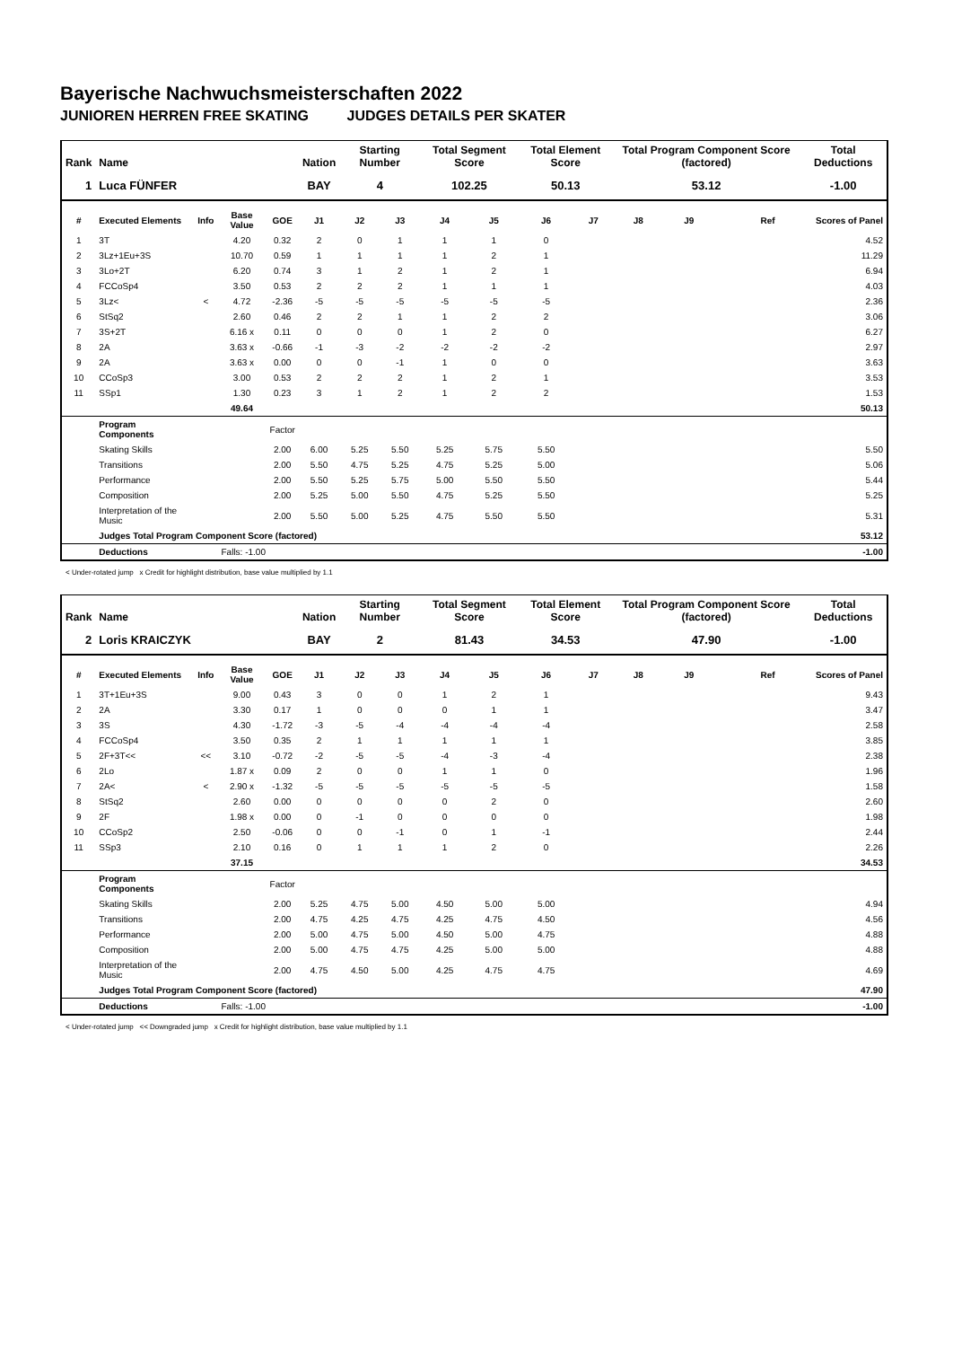Bayerische Nachwuchsmeisterschaften 2022
JUNIOREN HERREN FREE SKATING JUDGES DETAILS PER SKATER
| Rank | Name | | | | Nation | Starting Number | | Total Segment Score | | Total Element Score | | Total Program Component Score (factored) | | | | Total Deductions |
| --- | --- | --- | --- | --- | --- | --- | --- | --- | --- | --- | --- | --- | --- | --- | --- | --- |
| 1 | Luca FÜNFER | | | | BAY | 4 | | 102.25 | | 50.13 | | 53.12 | | | | -1.00 |
| # | Executed Elements | Info | Base Value | GOE | J1 | J2 | J3 | J4 | J5 | J6 | J7 | J8 | J9 | | Ref | Scores of Panel |
| 1 | 3T | | 4.20 | 0.32 | 2 | 0 | 1 | 1 | 1 | 0 | | | | | | 4.52 |
| 2 | 3Lz+1Eu+3S | | 10.70 | 0.59 | 1 | 1 | 1 | 1 | 2 | 1 | | | | | | 11.29 |
| 3 | 3Lo+2T | | 6.20 | 0.74 | 3 | 1 | 2 | 1 | 2 | 1 | | | | | | 6.94 |
| 4 | FCCoSp4 | | 3.50 | 0.53 | 2 | 2 | 2 | 1 | 1 | 1 | | | | | | 4.03 |
| 5 | 3Lz< | < | 4.72 | -2.36 | -5 | -5 | -5 | -5 | -5 | -5 | | | | | | 2.36 |
| 6 | StSq2 | | 2.60 | 0.46 | 2 | 2 | 1 | 1 | 2 | 2 | | | | | | 3.06 |
| 7 | 3S+2T | | 6.16 x | 0.11 | 0 | 0 | 0 | 1 | 2 | 0 | | | | | | 6.27 |
| 8 | 2A | | 3.63 x | -0.66 | -1 | -3 | -2 | -2 | -2 | -2 | | | | | | 2.97 |
| 9 | 2A | | 3.63 x | 0.00 | 0 | 0 | -1 | 1 | 0 | 0 | | | | | | 3.63 |
| 10 | CCoSp3 | | 3.00 | 0.53 | 2 | 2 | 2 | 1 | 2 | 1 | | | | | | 3.53 |
| 11 | SSp1 | | 1.30 | 0.23 | 3 | 1 | 2 | 1 | 2 | 2 | | | | | | 1.53 |
| | | | 49.64 | | | | | | | | | | | | | 50.13 |
| | Program Components | | | Factor | | | | | | | | | | | | |
| | Skating Skills | | | 2.00 | 6.00 | 5.25 | 5.50 | 5.25 | 5.75 | 5.50 | | | | | | 5.50 |
| | Transitions | | | 2.00 | 5.50 | 4.75 | 5.25 | 4.75 | 5.25 | 5.00 | | | | | | 5.06 |
| | Performance | | | 2.00 | 5.50 | 5.25 | 5.75 | 5.00 | 5.50 | 5.50 | | | | | | 5.44 |
| | Composition | | | 2.00 | 5.25 | 5.00 | 5.50 | 4.75 | 5.25 | 5.50 | | | | | | 5.25 |
| | Interpretation of the Music | | | 2.00 | 5.50 | 5.00 | 5.25 | 4.75 | 5.50 | 5.50 | | | | | | 5.31 |
| | Judges Total Program Component Score (factored) | | | | | | | | | | | | | | | 53.12 |
| | Deductions | | Falls: -1.00 | | | | | | | | | | | | | -1.00 |
< Under-rotated jump x Credit for highlight distribution, base value multiplied by 1.1
| Rank | Name | | | | Nation | Starting Number | | Total Segment Score | | Total Element Score | | Total Program Component Score (factored) | | | | Total Deductions |
| --- | --- | --- | --- | --- | --- | --- | --- | --- | --- | --- | --- | --- | --- | --- | --- | --- |
| 2 | Loris KRAICZYK | | | | BAY | 2 | | 81.43 | | 34.53 | | 47.90 | | | | -1.00 |
| # | Executed Elements | Info | Base Value | GOE | J1 | J2 | J3 | J4 | J5 | J6 | J7 | J8 | J9 | | Ref | Scores of Panel |
| 1 | 3T+1Eu+3S | | 9.00 | 0.43 | 3 | 0 | 0 | 1 | 2 | 1 | | | | | | 9.43 |
| 2 | 2A | | 3.30 | 0.17 | 1 | 0 | 0 | 0 | 1 | 1 | | | | | | 3.47 |
| 3 | 3S | | 4.30 | -1.72 | -3 | -5 | -4 | -4 | -4 | -4 | | | | | | 2.58 |
| 4 | FCCoSp4 | | 3.50 | 0.35 | 2 | 1 | 1 | 1 | 1 | 1 | | | | | | 3.85 |
| 5 | 2F+3T<< | << | 3.10 | -0.72 | -2 | -5 | -5 | -4 | -3 | -4 | | | | | | 2.38 |
| 6 | 2Lo | | 1.87 x | 0.09 | 2 | 0 | 0 | 1 | 1 | 0 | | | | | | 1.96 |
| 7 | 2A< | < | 2.90 x | -1.32 | -5 | -5 | -5 | -5 | -5 | -5 | | | | | | 1.58 |
| 8 | StSq2 | | 2.60 | 0.00 | 0 | 0 | 0 | 0 | 2 | 0 | | | | | | 2.60 |
| 9 | 2F | | 1.98 x | 0.00 | 0 | -1 | 0 | 0 | 0 | 0 | | | | | | 1.98 |
| 10 | CCoSp2 | | 2.50 | -0.06 | 0 | 0 | -1 | 0 | 1 | -1 | | | | | | 2.44 |
| 11 | SSp3 | | 2.10 | 0.16 | 0 | 1 | 1 | 1 | 2 | 0 | | | | | | 2.26 |
| | | | 37.15 | | | | | | | | | | | | | 34.53 |
| | Program Components | | | Factor | | | | | | | | | | | | |
| | Skating Skills | | | 2.00 | 5.25 | 4.75 | 5.00 | 4.50 | 5.00 | 5.00 | | | | | | 4.94 |
| | Transitions | | | 2.00 | 4.75 | 4.25 | 4.75 | 4.25 | 4.75 | 4.50 | | | | | | 4.56 |
| | Performance | | | 2.00 | 5.00 | 4.75 | 5.00 | 4.50 | 5.00 | 4.75 | | | | | | 4.88 |
| | Composition | | | 2.00 | 5.00 | 4.75 | 4.75 | 4.25 | 5.00 | 5.00 | | | | | | 4.88 |
| | Interpretation of the Music | | | 2.00 | 4.75 | 4.50 | 5.00 | 4.25 | 4.75 | 4.75 | | | | | | 4.69 |
| | Judges Total Program Component Score (factored) | | | | | | | | | | | | | | | 47.90 |
| | Deductions | | Falls: -1.00 | | | | | | | | | | | | | -1.00 |
< Under-rotated jump << Downgraded jump x Credit for highlight distribution, base value multiplied by 1.1